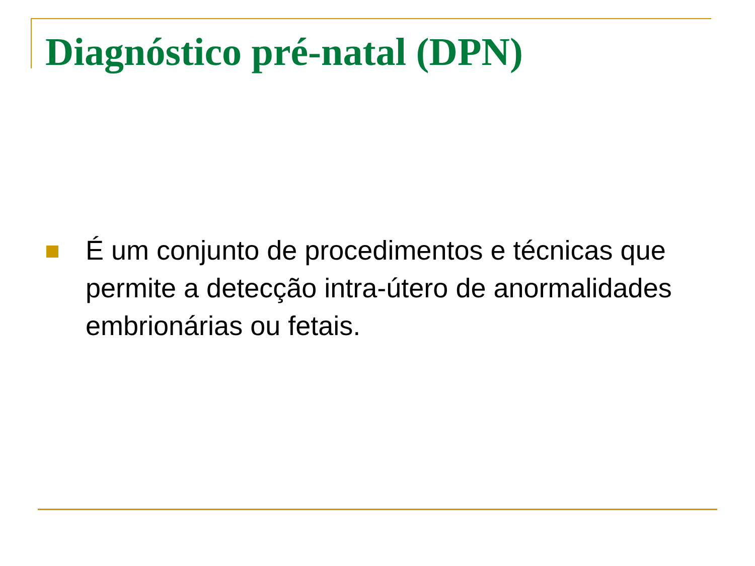Diagnóstico pré-natal (DPN)
É um conjunto de procedimentos e técnicas que permite a detecção intra-útero de anormalidades embrionárias ou fetais.